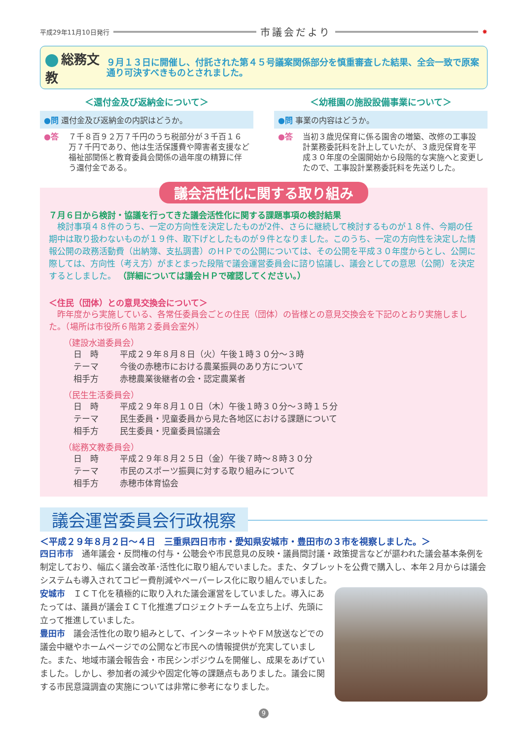平成29年11月10日発行 市議会だより ✸
総務文教
９月１３日に開催し、付託された第４５号議案関係部分を慎重審査した結果、全会一致で原案通り可決すべきものとされました。
＜還付金及び返納金について＞
●問 還付金及び返納金の内訳はどうか。
●答 ７千８百９２万７千円のうち税部分が３千百１６万７千円であり、他は生活保護費や障害者支援など福祉部関係と教育委員会関係の過年度の精算に伴う還付金である。
＜幼稚園の施設設備事業について＞
●問 事業の内容はどうか。
●答 当初３歳児保育に係る園舎の増築、改修の工事設計業務委託料を計上していたが、３歳児保育を平成３０年度の全園開始から段階的な実施へと変更したので、工事設計業務委託料を先送りした。
議会活性化に関する取り組み
７月６日から検討・協議を行ってきた議会活性化に関する課題事項の検討結果
　検討事項４８件のうち、一定の方向性を決定したものが2件、さらに継続して検討するものが１８件、今期の任期中は取り扱わないものが１９件、取下げとしたものが９件となりました。このうち、一定の方向性を決定した情報公開の政務活動費（出納簿、支払調書）のＨＰでの公開については、その公開を平成３０年度からとし、公開に際しては、方向性（考え方）がまとまった段階で議会運営委員会に諮り協議し、議会としての意思（公開）を決定するとしました。 （詳細については議会ＨＰで確認してください。）
＜住民（団体）との意見交換会について＞
　昨年度から実施している、各常任委員会ごとの住民（団体）の皆様との意見交換会を下記のとおり実施しました。（場所は市役所６階第２委員会室外）
（建設水道委員会）
日　時 平成２９年８月８日（火）午後１時３０分～３時
テーマ 今後の赤穂市における農業振興のあり方について
相手方 赤穂農業後継者の会・認定農業者
（民生生活委員会）
日　時 平成２９年８月１０日（木）午後１時３０分～３時１５分
テーマ 民生委員・児童委員から見た各地区における課題について
相手方 民生委員・児童委員協議会
（総務文教委員会）
日　時 平成２９年８月２５日（金）午後７時～８時３０分
テーマ 市民のスポーツ振興に対する取り組みについて
相手方 赤穂市体育協会
議会運営委員会行政視察
＜平成２９年８月２日～４日　三重県四日市市・愛知県安城市・豊田市の３市を視察しました。＞
四日市市　通年議会・反問権の付与・公聴会や市民意見の反映・議員間討議・政策提言などが謳われた議会基本条例を制定しており、幅広く議会改革･活性化に取り組んでいました。また、タブレットを公費で購入し、本年２月からは議会システムも導入されてコピー費削減やペーパーレス化に取り組んでいました。
安城市　ＩＣＴ化を積極的に取り入れた議会運営をしていました。導入にあたっては、議員が議会ＩＣＴ化推進プロジェクトチームを立ち上げ、先頭に立って推進していました。
豊田市　議会活性化の取り組みとして、インターネットやＦＭ放送などでの議会中継やホームページでの公開など市民への情報提供が充実していました。また、地域市議会報告会・市民シンポジウムを開催し、成果をあげていました。しかし、参加者の減少や固定化等の課題点もありました。議会に関する市民意識調査の実施については非常に参考になりました。
9